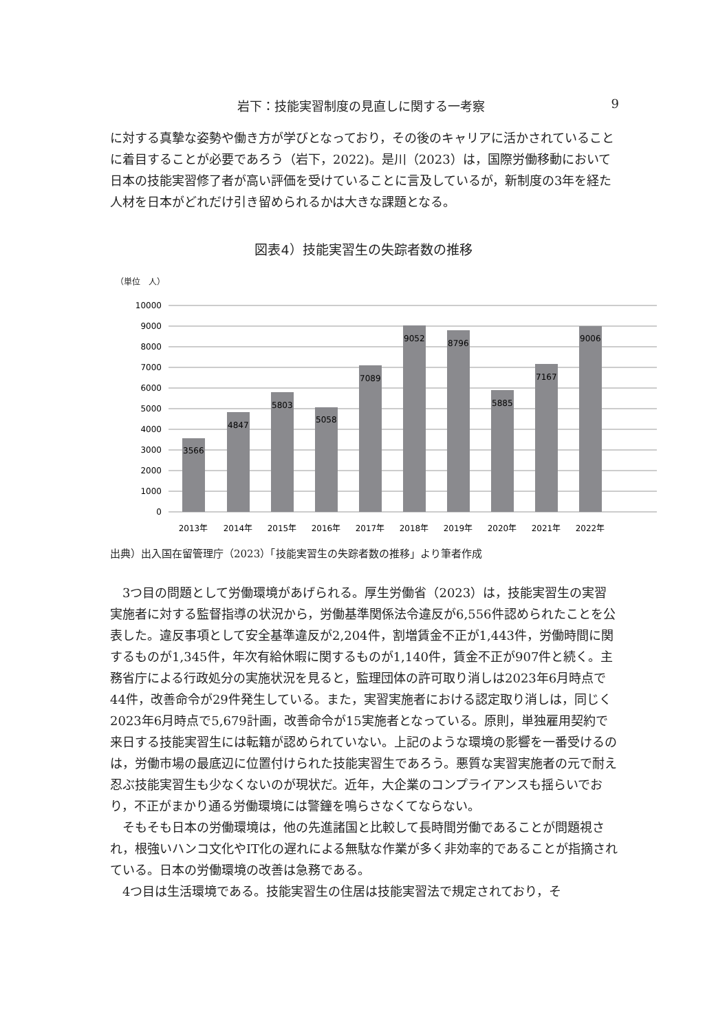岩下：技能実習制度の見直しに関する一考察 9
に対する真摯な姿勢や働き方が学びとなっており，その後のキャリアに活かされていることに着目することが必要であろう（岩下，2022)。是川（2023）は，国際労働移動において日本の技能実習修了者が高い評価を受けていることに言及しているが，新制度の3年を経た人材を日本がどれだけ引き留められるかは大きな課題となる。
図表4）技能実習生の失踪者数の推移
（単位　人）
10000
9000
8000
7000
6000
5000
4000
3000
2000
1000
0
3566
4847
5803
5058
7089
9052
8796
5885
7167
9006
2013年
2014年
2015年
2016年
2017年
2018年
2019年
2020年
2021年
2022年
出典）出入国在留管理庁（2023）「技能実習生の失踪者数の推移」より筆者作成
3つ目の問題として労働環境があげられる。厚生労働省（2023）は，技能実習生の実習実施者に対する監督指導の状況から，労働基準関係法令違反が6,556件認められたことを公表した。違反事項として安全基準違反が2,204件，割増賃金不正が1,443件，労働時間に関するものが1,345件，年次有給休暇に関するものが1,140件，賃金不正が907件と続く。主務省庁による行政処分の実施状況を見ると，監理団体の許可取り消しは2023年6月時点で44件，改善命令が29件発生している。また，実習実施者における認定取り消しは，同じく2023年6月時点で5,679計画，改善命令が15実施者となっている。原則，単独雇用契約で来日する技能実習生には転籍が認められていない。上記のような環境の影響を一番受けるのは，労働市場の最底辺に位置付けられた技能実習生であろう。悪質な実習実施者の元で耐え忍ぶ技能実習生も少なくないのが現状だ。近年，大企業のコンプライアンスも揺らいでおり，不正がまかり通る労働環境には警鐘を鳴らさなくてならない。
そもそも日本の労働環境は，他の先進諸国と比較して長時間労働であることが問題視され，根強いハンコ文化やIT化の遅れによる無駄な作業が多く非効率的であることが指摘されている。日本の労働環境の改善は急務である。
4つ目は生活環境である。技能実習生の住居は技能実習法で規定されており，そ